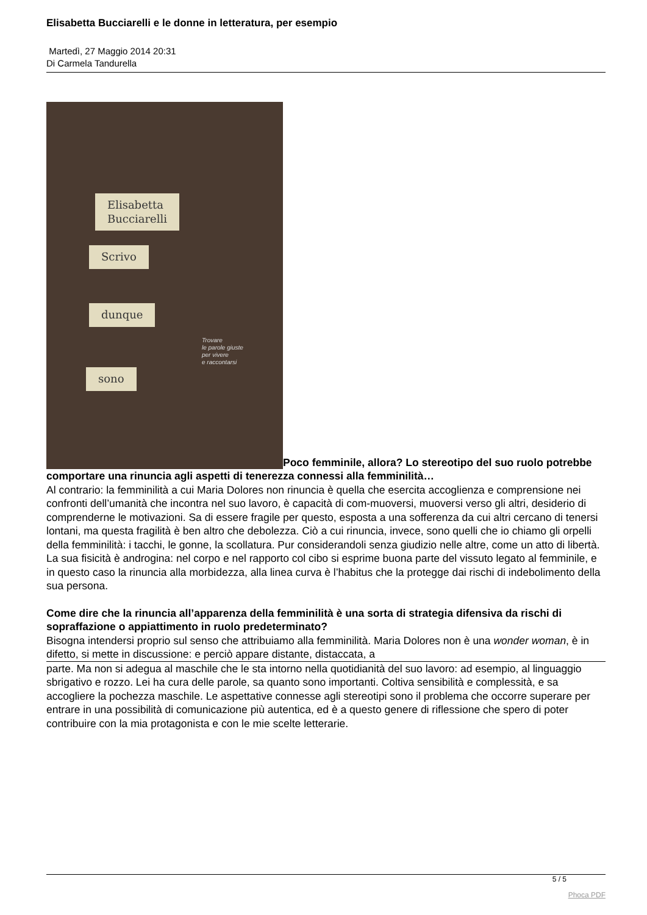Elisabetta Bucciarelli e le donne in letteratura, per esempio
Martedì, 27 Maggio 2014 20:31
Di Carmela Tandurella
Elisabetta
Bucciarelli Scrivo dunque sono Trovare
le parole giuste
per vivere
e raccontarsi Poco femminile, allora? Lo stereotipo del suo ruolo potrebbe comportare una rinuncia agli aspetti di tenerezza connessi alla femminilità…
Al contrario: la femminilità a cui Maria Dolores non rinuncia è quella che esercita accoglienza e comprensione nei confronti dell’umanità che incontra nel suo lavoro, è capacità di com-muoversi, muoversi verso gli altri, desiderio di comprenderne le motivazioni. Sa di essere fragile per questo, esposta a una sofferenza da cui altri cercano di tenersi lontani, ma questa fragilità è ben altro che debolezza. Ciò a cui rinuncia, invece, sono quelli che io chiamo gli orpelli della femminilità: i tacchi, le gonne, la scollatura. Pur considerandoli senza giudizio nelle altre, come un atto di libertà. La sua fisicità è androgina: nel corpo e nel rapporto col cibo si esprime buona parte del vissuto legato al femminile, e in questo caso la rinuncia alla morbidezza, alla linea curva è l’habitus che la protegge dai rischi di indebolimento della sua persona.
Come dire che la rinuncia all’apparenza della femminilità è una sorta di strategia difensiva da rischi di sopraffazione o appiattimento in ruolo predeterminato?
Bisogna intendersi proprio sul senso che attribuiamo alla femminilità. Maria Dolores non è una wonder woman, è in difetto, si mette in discussione: e perciò appare distante, distaccata, a
parte. Ma non si adegua al maschile che le sta intorno nella quotidianità del suo lavoro: ad esempio, al linguaggio sbrigativo e rozzo. Lei ha cura delle parole, sa quanto sono importanti. Coltiva sensibilità e complessità, e sa accogliere la pochezza maschile. Le aspettative connesse agli stereotipi sono il problema che occorre superare per entrare in una possibilità di comunicazione più autentica, ed è a questo genere di riflessione che spero di poter contribuire con la mia protagonista e con le mie scelte letterarie.
5 / 5
Phoca PDF